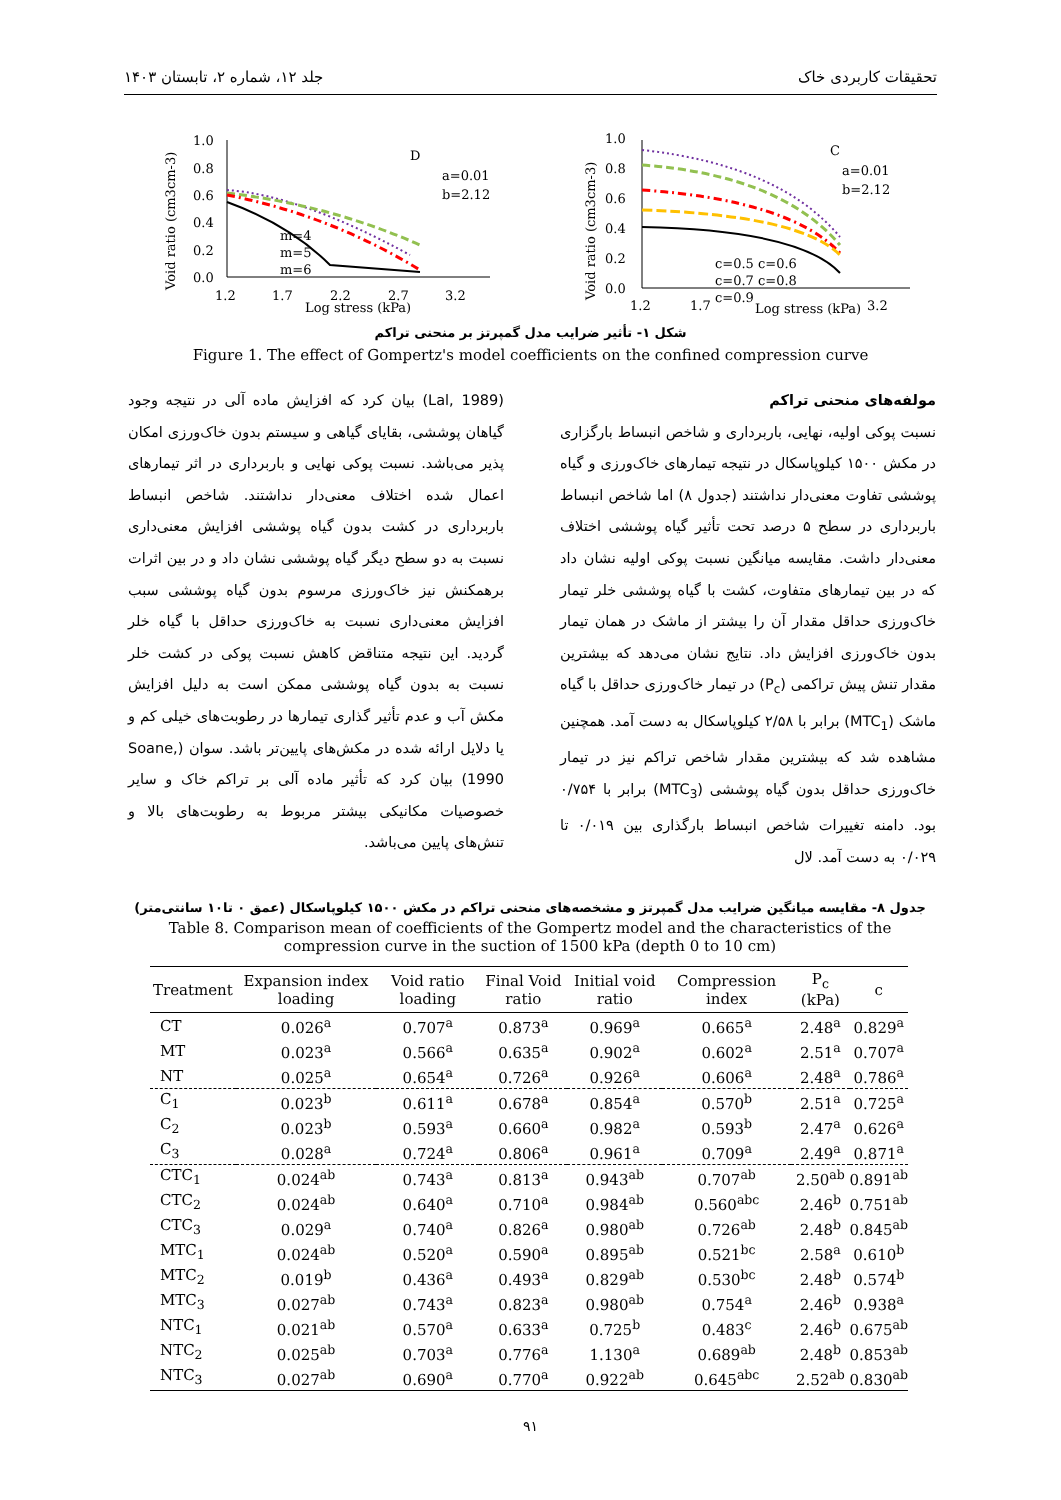تحقیقات کاربردی خاک جلد ۱۲، شماره ۲، تابستان ۱۴۰۳
Void ratio (cm3cm-3)
1.0
0.8
0.6
0.4
0.2
0.0
1.2
1.7
2.2
2.7
3.2
Log stress (kPa)
D
a=0.01
b=2.12
m=4
m=5
m=6
Void ratio (cm3cm-3)
1.0
0.8
0.6
0.4
0.2
0.0
1.2
1.7
Log stress (kPa)
3.2
C
a=0.01
b=2.12
c=0.5 c=0.6
c=0.7 c=0.8
c=0.9
شکل ۱- تأثیر ضرایب مدل گمپرتز بر منحنی تراکم
Figure 1. The effect of Gompertz's model coefficients on the confined compression curve
مولفه‌های منحنی تراکم
نسبت پوکی اولیه، نهایی، باربرداری و شاخص انبساط بارگزاری در مکش ۱۵۰۰ کیلوپاسکال در نتیجه تیمارهای خاک‌ورزی و گیاه پوششی تفاوت معنی‌دار نداشتند (جدول ۸) اما شاخص انبساط باربرداری در سطح ۵ درصد تحت تأثیر گیاه پوششی اختلاف معنی‌دار داشت. مقایسه میانگین نسبت پوکی اولیه نشان داد که در بین تیمارهای متفاوت، کشت با گیاه پوششی خلر تیمار خاک‌ورزی حداقل مقدار آن را بیشتر از ماشک در همان تیمار بدون خاک‌ورزی افزایش داد. نتایج نشان می‌دهد که بیشترین مقدار تنش پیش تراکمی (P<sub>c</sub>) در تیمار خاک‌ورزی حداقل با گیاه ماشک (MTC<sub>1</sub>) برابر با ۲/۵۸ کیلوپاسکال به دست آمد. همچنین مشاهده شد که بیشترین مقدار شاخص تراکم نیز در تیمار خاک‌ورزی حداقل بدون گیاه پوششی (MTC<sub>3</sub>) برابر با ۰/۷۵۴ بود. دامنه تغییرات شاخص انبساط بارگذاری بین ۰/۰۱۹ تا ۰/۰۲۹ به دست آمد. لال
(Lal, 1989) بیان کرد که افزایش ماده آلی در نتیجه وجود گیاهان پوششی، بقایای گیاهی و سیستم بدون خاک‌ورزی امکان پذیر می‌باشد. نسبت پوکی نهایی و باربرداری در اثر تیمارهای اعمال شده اختلاف معنی‌دار نداشتند. شاخص انبساط باربرداری در کشت بدون گیاه پوششی افزایش معنی‌داری نسبت به دو سطح دیگر گیاه پوششی نشان داد و در بین اثرات برهمکنش نیز خاک‌ورزی مرسوم بدون گیاه پوششی سبب افزایش معنی‌داری نسبت به خاک‌ورزی حداقل با گیاه خلر گردید. این نتیجه متناقض کاهش نسبت پوکی در کشت خلر نسبت به بدون گیاه پوششی ممکن است به دلیل افزایش مکش آب و عدم تأثیر گذاری تیمارها در رطوبت‌های خیلی کم و یا دلایل ارائه شده در مکش‌های پایین‌تر باشد. سوان (Soane, 1990) بیان کرد که تأثیر ماده آلی بر تراکم خاک و سایر خصوصیات مکانیکی بیشتر مربوط به رطوبت‌های بالا و تنش‌های پایین می‌باشد.
جدول ۸- مقایسه میانگین ضرایب مدل گمپرتز و مشخصه‌های منحنی تراکم در مکش ۱۵۰۰ کیلوپاسکال (عمق ۰ تا۱۰ سانتی‌متر)
Table 8. Comparison mean of coefficients of the Gompertz model and the characteristics of the compression curve in the suction of 1500 kPa (depth 0 to 10 cm)
| Treatment | Expansion index loading | Void ratio loading | Final Void ratio | Initial void ratio | Compression index | P<sub>c</sub> (kPa) | c |
| --- | --- | --- | --- | --- | --- | --- | --- |
| CT | 0.026<sup>a</sup> | 0.707<sup>a</sup> | 0.873<sup>a</sup> | 0.969<sup>a</sup> | 0.665<sup>a</sup> | 2.48<sup>a</sup> | 0.829<sup>a</sup> |
| MT | 0.023<sup>a</sup> | 0.566<sup>a</sup> | 0.635<sup>a</sup> | 0.902<sup>a</sup> | 0.602<sup>a</sup> | 2.51<sup>a</sup> | 0.707<sup>a</sup> |
| NT | 0.025<sup>a</sup> | 0.654<sup>a</sup> | 0.726<sup>a</sup> | 0.926<sup>a</sup> | 0.606<sup>a</sup> | 2.48<sup>a</sup> | 0.786<sup>a</sup> |
| C<sub>1</sub> | 0.023<sup>b</sup> | 0.611<sup>a</sup> | 0.678<sup>a</sup> | 0.854<sup>a</sup> | 0.570<sup>b</sup> | 2.51<sup>a</sup> | 0.725<sup>a</sup> |
| C<sub>2</sub> | 0.023<sup>b</sup> | 0.593<sup>a</sup> | 0.660<sup>a</sup> | 0.982<sup>a</sup> | 0.593<sup>b</sup> | 2.47<sup>a</sup> | 0.626<sup>a</sup> |
| C<sub>3</sub> | 0.028<sup>a</sup> | 0.724<sup>a</sup> | 0.806<sup>a</sup> | 0.961<sup>a</sup> | 0.709<sup>a</sup> | 2.49<sup>a</sup> | 0.871<sup>a</sup> |
| CTC<sub>1</sub> | 0.024<sup>ab</sup> | 0.743<sup>a</sup> | 0.813<sup>a</sup> | 0.943<sup>ab</sup> | 0.707<sup>ab</sup> | 2.50<sup>ab</sup> | 0.891<sup>ab</sup> |
| CTC<sub>2</sub> | 0.024<sup>ab</sup> | 0.640<sup>a</sup> | 0.710<sup>a</sup> | 0.984<sup>ab</sup> | 0.560<sup>abc</sup> | 2.46<sup>b</sup> | 0.751<sup>ab</sup> |
| CTC<sub>3</sub> | 0.029<sup>a</sup> | 0.740<sup>a</sup> | 0.826<sup>a</sup> | 0.980<sup>ab</sup> | 0.726<sup>ab</sup> | 2.48<sup>b</sup> | 0.845<sup>ab</sup> |
| MTC<sub>1</sub> | 0.024<sup>ab</sup> | 0.520<sup>a</sup> | 0.590<sup>a</sup> | 0.895<sup>ab</sup> | 0.521<sup>bc</sup> | 2.58<sup>a</sup> | 0.610<sup>b</sup> |
| MTC<sub>2</sub> | 0.019<sup>b</sup> | 0.436<sup>a</sup> | 0.493<sup>a</sup> | 0.829<sup>ab</sup> | 0.530<sup>bc</sup> | 2.48<sup>b</sup> | 0.574<sup>b</sup> |
| MTC<sub>3</sub> | 0.027<sup>ab</sup> | 0.743<sup>a</sup> | 0.823<sup>a</sup> | 0.980<sup>ab</sup> | 0.754<sup>a</sup> | 2.46<sup>b</sup> | 0.938<sup>a</sup> |
| NTC<sub>1</sub> | 0.021<sup>ab</sup> | 0.570<sup>a</sup> | 0.633<sup>a</sup> | 0.725<sup>b</sup> | 0.483<sup>c</sup> | 2.46<sup>b</sup> | 0.675<sup>ab</sup> |
| NTC<sub>2</sub> | 0.025<sup>ab</sup> | 0.703<sup>a</sup> | 0.776<sup>a</sup> | 1.130<sup>a</sup> | 0.689<sup>ab</sup> | 2.48<sup>b</sup> | 0.853<sup>ab</sup> |
| NTC<sub>3</sub> | 0.027<sup>ab</sup> | 0.690<sup>a</sup> | 0.770<sup>a</sup> | 0.922<sup>ab</sup> | 0.645<sup>abc</sup> | 2.52<sup>ab</sup> | 0.830<sup>ab</sup> |
۹۱